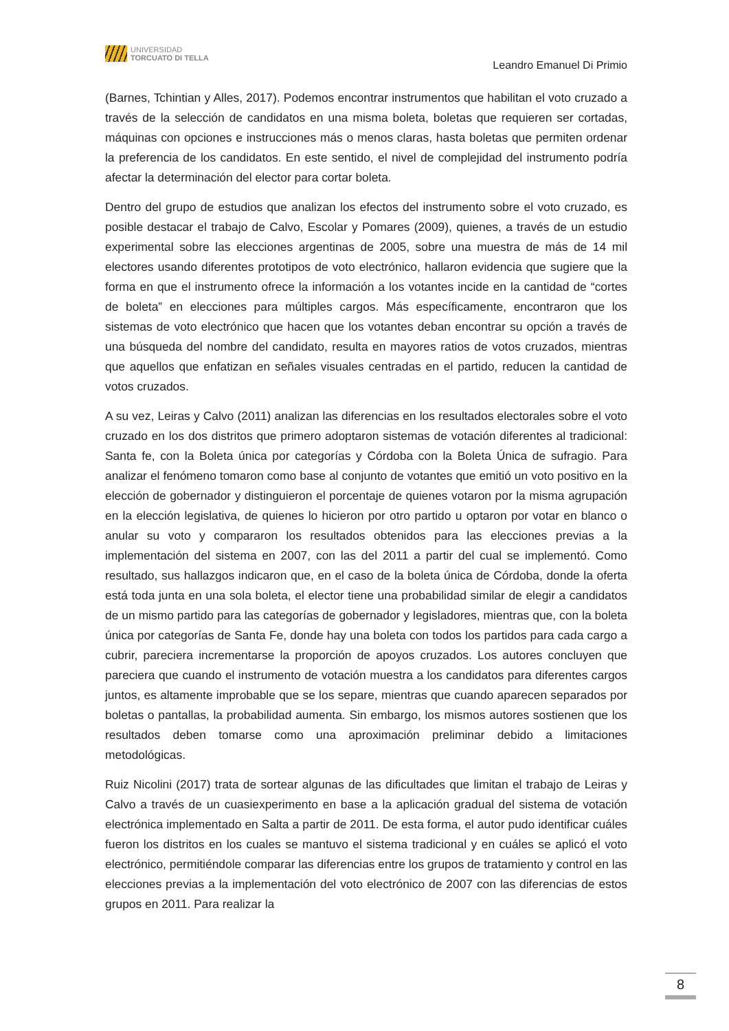UNIVERSIDAD
TORCUATO DI TELLA
Leandro Emanuel Di Primio
(Barnes, Tchintian y Alles, 2017). Podemos encontrar instrumentos que habilitan el voto cruzado a través de la selección de candidatos en una misma boleta, boletas que requieren ser cortadas, máquinas con opciones e instrucciones más o menos claras, hasta boletas que permiten ordenar la preferencia de los candidatos. En este sentido, el nivel de complejidad del instrumento podría afectar la determinación del elector para cortar boleta.
Dentro del grupo de estudios que analizan los efectos del instrumento sobre el voto cruzado, es posible destacar el trabajo de Calvo, Escolar y Pomares (2009), quienes, a través de un estudio experimental sobre las elecciones argentinas de 2005, sobre una muestra de más de 14 mil electores usando diferentes prototipos de voto electrónico, hallaron evidencia que sugiere que la forma en que el instrumento ofrece la información a los votantes incide en la cantidad de “cortes de boleta” en elecciones para múltiples cargos. Más específicamente, encontraron que los sistemas de voto electrónico que hacen que los votantes deban encontrar su opción a través de una búsqueda del nombre del candidato, resulta en mayores ratios de votos cruzados, mientras que aquellos que enfatizan en señales visuales centradas en el partido, reducen la cantidad de votos cruzados.
A su vez, Leiras y Calvo (2011) analizan las diferencias en los resultados electorales sobre el voto cruzado en los dos distritos que primero adoptaron sistemas de votación diferentes al tradicional: Santa fe, con la Boleta única por categorías y Córdoba con la Boleta Única de sufragio. Para analizar el fenómeno tomaron como base al conjunto de votantes que emitió un voto positivo en la elección de gobernador y distinguieron el porcentaje de quienes votaron por la misma agrupación en la elección legislativa, de quienes lo hicieron por otro partido u optaron por votar en blanco o anular su voto y compararon los resultados obtenidos para las elecciones previas a la implementación del sistema en 2007, con las del 2011 a partir del cual se implementó. Como resultado, sus hallazgos indicaron que, en el caso de la boleta única de Córdoba, donde la oferta está toda junta en una sola boleta, el elector tiene una probabilidad similar de elegir a candidatos de un mismo partido para las categorías de gobernador y legisladores, mientras que, con la boleta única por categorías de Santa Fe, donde hay una boleta con todos los partidos para cada cargo a cubrir, pareciera incrementarse la proporción de apoyos cruzados. Los autores concluyen que pareciera que cuando el instrumento de votación muestra a los candidatos para diferentes cargos juntos, es altamente improbable que se los separe, mientras que cuando aparecen separados por boletas o pantallas, la probabilidad aumenta. Sin embargo, los mismos autores sostienen que los resultados deben tomarse como una aproximación preliminar debido a limitaciones metodológicas.
Ruiz Nicolini (2017) trata de sortear algunas de las dificultades que limitan el trabajo de Leiras y Calvo a través de un cuasiexperimento en base a la aplicación gradual del sistema de votación electrónica implementado en Salta a partir de 2011. De esta forma, el autor pudo identificar cuáles fueron los distritos en los cuales se mantuvo el sistema tradicional y en cuáles se aplicó el voto electrónico, permitiéndole comparar las diferencias entre los grupos de tratamiento y control en las elecciones previas a la implementación del voto electrónico de 2007 con las diferencias de estos grupos en 2011. Para realizar la
8